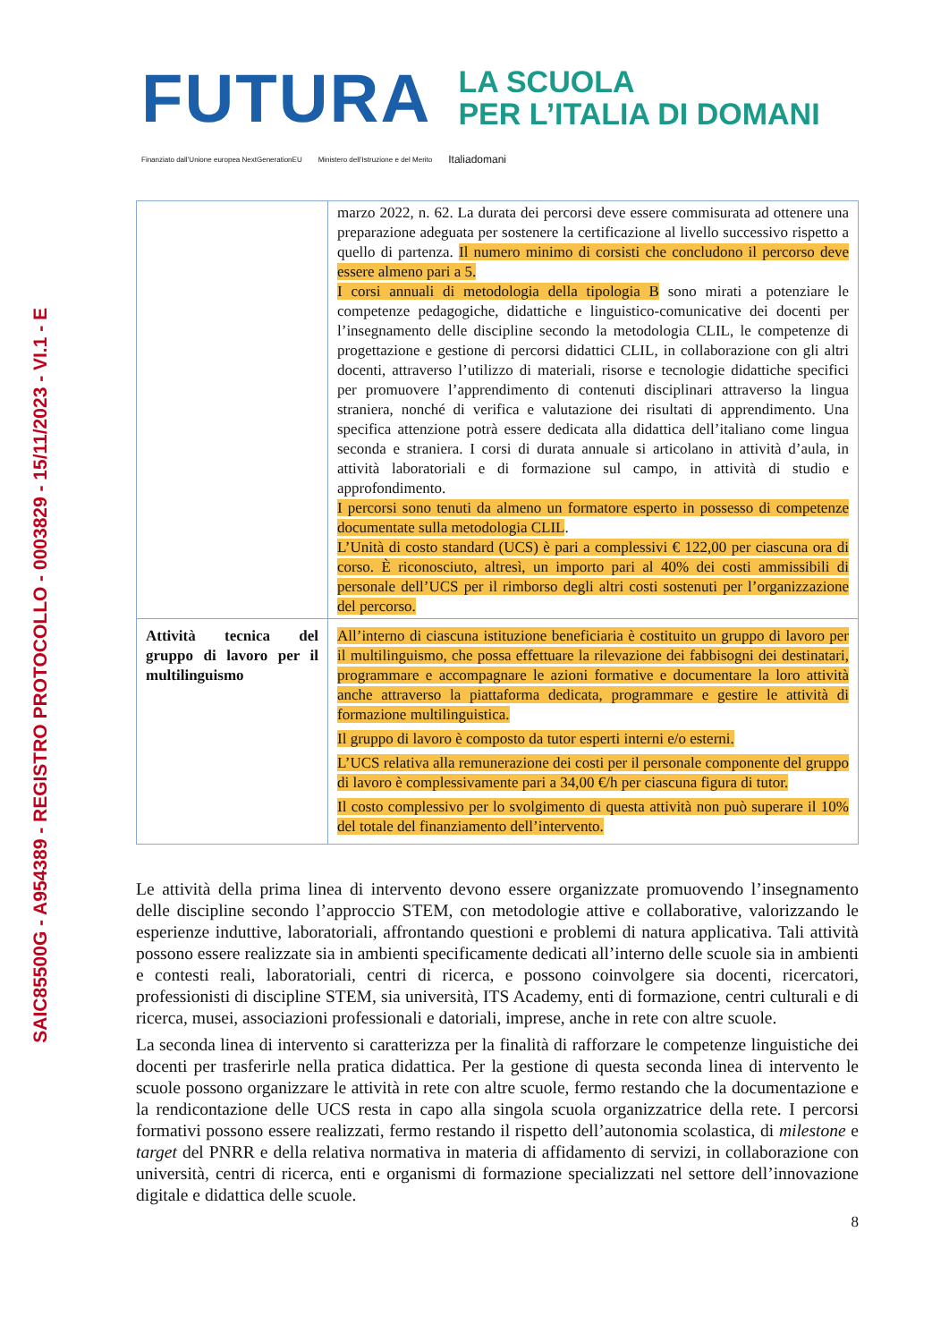SAIC85500G - A954389 - REGISTRO PROTOCOLLO - 0003829 - 15/11/2023 - VI.1 - E
FUTURA
LA SCUOLA
PER L’ITALIA DI DOMANI
Finanziato dall’Unione europea NextGenerationEU Ministero dell’Istruzione e del Merito Italiadomani
| | marzo 2022, n. 62. La durata dei percorsi deve essere commisurata ad ottenere una preparazione adeguata per sostenere la certificazione al livello successivo rispetto a quello di partenza. Il numero minimo di corsisti che concludono il percorso deve essere almeno pari a 5. I corsi annuali di metodologia della tipologia B sono mirati a potenziare le competenze pedagogiche, didattiche e linguistico-comunicative dei docenti per l’insegnamento delle discipline secondo la metodologia CLIL, le competenze di progettazione e gestione di percorsi didattici CLIL, in collaborazione con gli altri docenti, attraverso l’utilizzo di materiali, risorse e tecnologie didattiche specifici per promuovere l’apprendimento di contenuti disciplinari attraverso la lingua straniera, nonché di verifica e valutazione dei risultati di apprendimento. Una specifica attenzione potrà essere dedicata alla didattica dell’italiano come lingua seconda e straniera. I corsi di durata annuale si articolano in attività d’aula, in attività laboratoriali e di formazione sul campo, in attività di studio e approfondimento. I percorsi sono tenuti da almeno un formatore esperto in possesso di competenze documentate sulla metodologia CLIL . L’Unità di costo standard (UCS) è pari a complessivi € 122,00 per ciascuna ora di corso. È riconosciuto, altresì, un importo pari al 40% dei costi ammissibili di personale dell’UCS per il rimborso degli altri costi sostenuti per l’organizzazione del percorso. |
| Attività tecnica del gruppo di lavoro per il multilinguismo | All’interno di ciascuna istituzione beneficiaria è costituito un gruppo di lavoro per il multilinguismo, che possa effettuare la rilevazione dei fabbisogni dei destinatari, programmare e accompagnare le azioni formative e documentare la loro attività anche attraverso la piattaforma dedicata, programmare e gestire le attività di formazione multilinguistica. Il gruppo di lavoro è composto da tutor esperti interni e/o esterni. L’UCS relativa alla remunerazione dei costi per il personale componente del gruppo di lavoro è complessivamente pari a 34,00 €/h per ciascuna figura di tutor. Il costo complessivo per lo svolgimento di questa attività non può superare il 10% del totale del finanziamento dell’intervento. |
Le attività della prima linea di intervento devono essere organizzate promuovendo l’insegnamento delle discipline secondo l’approccio STEM, con metodologie attive e collaborative, valorizzando le esperienze induttive, laboratoriali, affrontando questioni e problemi di natura applicativa. Tali attività possono essere realizzate sia in ambienti specificamente dedicati all’interno delle scuole sia in ambienti e contesti reali, laboratoriali, centri di ricerca, e possono coinvolgere sia docenti, ricercatori, professionisti di discipline STEM, sia università, ITS Academy, enti di formazione, centri culturali e di ricerca, musei, associazioni professionali e datoriali, imprese, anche in rete con altre scuole.
La seconda linea di intervento si caratterizza per la finalità di rafforzare le competenze linguistiche dei docenti per trasferirle nella pratica didattica. Per la gestione di questa seconda linea di intervento le scuole possono organizzare le attività in rete con altre scuole, fermo restando che la documentazione e la rendicontazione delle UCS resta in capo alla singola scuola organizzatrice della rete. I percorsi formativi possono essere realizzati, fermo restando il rispetto dell’autonomia scolastica, di milestone e target del PNRR e della relativa normativa in materia di affidamento di servizi, in collaborazione con università, centri di ricerca, enti e organismi di formazione specializzati nel settore dell’innovazione digitale e didattica delle scuole.
8